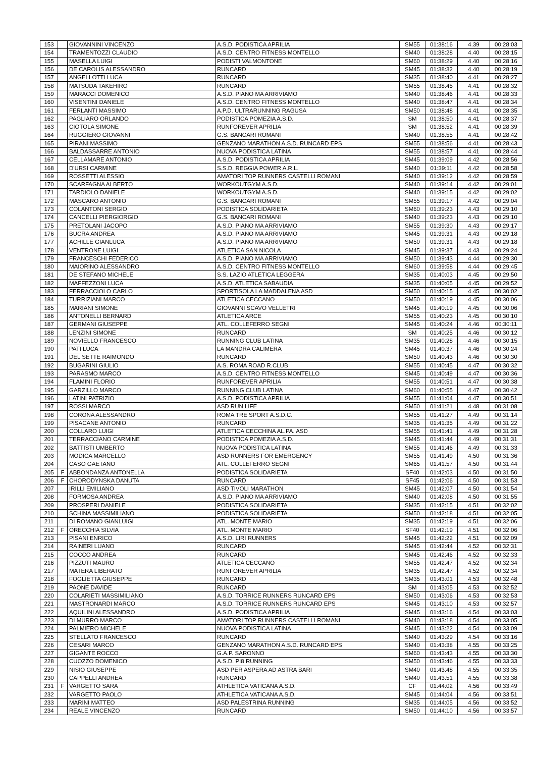| 153 | | GIOVANNINI VINCENZO | A.S.D. PODISTICA APRILIA | SM55 | 01:38:16 | 4.39 | 00:28:03 |
| 154 | | TRAMENTOZZI CLAUDIO | A.S.D. CENTRO FITNESS MONTELLO | SM40 | 01:38:28 | 4.40 | 00:28:15 |
| 155 | | MASELLA LUIGI | PODISTI VALMONTONE | SM60 | 01:38:29 | 4.40 | 00:28:16 |
| 156 | | DE CAROLIS ALESSANDRO | RUNCARD | SM45 | 01:38:32 | 4.40 | 00:28:19 |
| 157 | | ANGELLOTTI LUCA | RUNCARD | SM35 | 01:38:40 | 4.41 | 00:28:27 |
| 158 | | MATSUDA TAKEHIRO | RUNCARD | SM55 | 01:38:45 | 4.41 | 00:28:32 |
| 159 | | MARACCI DOMENICO | A.S.D. PIANO MA ARRIVIAMO | SM40 | 01:38:46 | 4.41 | 00:28:33 |
| 160 | | VISENTINI DANIELE | A.S.D. CENTRO FITNESS MONTELLO | SM40 | 01:38:47 | 4.41 | 00:28:34 |
| 161 | | FERLANTI MASSIMO | A.P.D. ULTRARUNNING RAGUSA | SM50 | 01:38:48 | 4.41 | 00:28:35 |
| 162 | | PAGLIARO ORLANDO | PODISTICA POMEZIA A.S.D. | SM | 01:38:50 | 4.41 | 00:28:37 |
| 163 | | CIOTOLA SIMONE | RUNFOREVER APRILIA | SM | 01:38:52 | 4.41 | 00:28:39 |
| 164 | | RUGGIERO GIOVANNI | G.S. BANCARI ROMANI | SM40 | 01:38:55 | 4.41 | 00:28:42 |
| 165 | | PIRANI MASSIMO | GENZANO MARATHON A.S.D. RUNCARD EPS | SM55 | 01:38:56 | 4.41 | 00:28:43 |
| 166 | | BALDASSARRE ANTONIO | NUOVA PODISTICA LATINA | SM55 | 01:38:57 | 4.41 | 00:28:44 |
| 167 | | CELLAMARE ANTONIO | A.S.D. PODISTICA APRILIA | SM45 | 01:39:09 | 4.42 | 00:28:56 |
| 168 | | D'URSI CARMINE | S.S.D. REGGIA POWER A.R.L. | SM40 | 01:39:11 | 4.42 | 00:28:58 |
| 169 | | ROSSETTI ALESSIO | AMATORI TOP RUNNERS CASTELLI ROMANI | SM40 | 01:39:12 | 4.42 | 00:28:59 |
| 170 | | SCARFAGNA ALBERTO | WORKOUTGYM A.S.D. | SM40 | 01:39:14 | 4.42 | 00:29:01 |
| 171 | | TARDIOLO DANIELE | WORKOUTGYM A.S.D. | SM40 | 01:39:15 | 4.42 | 00:29:02 |
| 172 | | MASCARO ANTONIO | G.S. BANCARI ROMANI | SM55 | 01:39:17 | 4.42 | 00:29:04 |
| 173 | | COLANTONI SERGIO | PODISTICA SOLIDARIETA | SM60 | 01:39:23 | 4.43 | 00:29:10 |
| 174 | | CANCELLI PIERGIORGIO | G.S. BANCARI ROMANI | SM40 | 01:39:23 | 4.43 | 00:29:10 |
| 175 | | PRETOLANI JACOPO | A.S.D. PIANO MA ARRIVIAMO | SM55 | 01:39:30 | 4.43 | 00:29:17 |
| 176 | | BUCRA ANDREA | A.S.D. PIANO MA ARRIVIAMO | SM45 | 01:39:31 | 4.43 | 00:29:18 |
| 177 | | ACHILLE GIANLUCA | A.S.D. PIANO MA ARRIVIAMO | SM50 | 01:39:31 | 4.43 | 00:29:18 |
| 178 | | VENTRONE LUIGI | ATLETICA SAN NICOLA | SM45 | 01:39:37 | 4.43 | 00:29:24 |
| 179 | | FRANCESCHI FEDERICO | A.S.D. PIANO MA ARRIVIAMO | SM50 | 01:39:43 | 4.44 | 00:29:30 |
| 180 | | MAIORINO ALESSANDRO | A.S.D. CENTRO FITNESS MONTELLO | SM60 | 01:39:58 | 4.44 | 00:29:45 |
| 181 | | DE STEFANO MICHELE | S.S. LAZIO ATLETICA LEGGERA | SM35 | 01:40:03 | 4.45 | 00:29:50 |
| 182 | | MAFFEZZONI LUCA | A.S.D. ATLETICA SABAUDIA | SM35 | 01:40:05 | 4.45 | 00:29:52 |
| 183 | | FERRACCIOLO CARLO | SPORTISOLA LA MADDALENA ASD | SM50 | 01:40:15 | 4.45 | 00:30:02 |
| 184 | | TURRIZIANI MARCO | ATLETICA CECCANO | SM50 | 01:40:19 | 4.45 | 00:30:06 |
| 185 | | MARIANI SIMONE | GIOVANNI SCAVO VELLETRI | SM45 | 01:40:19 | 4.45 | 00:30:06 |
| 186 | | ANTONELLI BERNARD | ATLETICA ARCE | SM55 | 01:40:23 | 4.45 | 00:30:10 |
| 187 | | GERMANI GIUSEPPE | ATL. COLLEFERRO SEGNI | SM45 | 01:40:24 | 4.46 | 00:30:11 |
| 188 | | LENZINI SIMONE | RUNCARD | SM | 01:40:25 | 4.46 | 00:30:12 |
| 189 | | NOVIELLO FRANCESCO | RUNNING CLUB LATINA | SM35 | 01:40:28 | 4.46 | 00:30:15 |
| 190 | | PATI LUCA | LA MANDRA CALIMERA | SM45 | 01:40:37 | 4.46 | 00:30:24 |
| 191 | | DEL SETTE RAIMONDO | RUNCARD | SM50 | 01:40:43 | 4.46 | 00:30:30 |
| 192 | | BUGARINI GIULIO | A.S. ROMA ROAD R.CLUB | SM55 | 01:40:45 | 4.47 | 00:30:32 |
| 193 | | PARASMO MARCO | A.S.D. CENTRO FITNESS MONTELLO | SM45 | 01:40:49 | 4.47 | 00:30:36 |
| 194 | | FLAMINI FLORIO | RUNFOREVER APRILIA | SM55 | 01:40:51 | 4.47 | 00:30:38 |
| 195 | | GARZILLO MARCO | RUNNING CLUB LATINA | SM60 | 01:40:55 | 4.47 | 00:30:42 |
| 196 | | LATINI PATRIZIO | A.S.D. PODISTICA APRILIA | SM55 | 01:41:04 | 4.47 | 00:30:51 |
| 197 | | ROSSI MARCO | ASD RUN LIFE | SM50 | 01:41:21 | 4.48 | 00:31:08 |
| 198 | | CORONA ALESSANDRO | ROMA TRE SPORT A.S.D.C. | SM55 | 01:41:27 | 4.49 | 00:31:14 |
| 199 | | PISACANE ANTONIO | RUNCARD | SM35 | 01:41:35 | 4.49 | 00:31:22 |
| 200 | | COLLARO LUIGI | ATLETICA CECCHINA AL.PA. ASD | SM55 | 01:41:41 | 4.49 | 00:31:28 |
| 201 | | TERRACCIANO CARMINE | PODISTICA POMEZIA A.S.D. | SM45 | 01:41:44 | 4.49 | 00:31:31 |
| 202 | | BATTISTI UMBERTO | NUOVA PODISTICA LATINA | SM55 | 01:41:46 | 4.49 | 00:31:33 |
| 203 | | MODICA MARCELLO | ASD RUNNERS FOR EMERGENCY | SM55 | 01:41:49 | 4.50 | 00:31:36 |
| 204 | | CASO GAETANO | ATL. COLLEFERRO SEGNI | SM65 | 01:41:57 | 4.50 | 00:31:44 |
| 205 | F | ABBONDANZA ANTONELLA | PODISTICA SOLIDARIETA | SF40 | 01:42:03 | 4.50 | 00:31:50 |
| 206 | F | CHORODYNSKA DANUTA | RUNCARD | SF45 | 01:42:06 | 4.50 | 00:31:53 |
| 207 | | IRILLI EMILIANO | ASD TIVOLI MARATHON | SM45 | 01:42:07 | 4.50 | 00:31:54 |
| 208 | | FORMOSA ANDREA | A.S.D. PIANO MA ARRIVIAMO | SM40 | 01:42:08 | 4.50 | 00:31:55 |
| 209 | | PROSPERI DANIELE | PODISTICA SOLIDARIETA | SM35 | 01:42:15 | 4.51 | 00:32:02 |
| 210 | | SCHINA MASSIMILIANO | PODISTICA SOLIDARIETA | SM50 | 01:42:18 | 4.51 | 00:32:05 |
| 211 | | DI ROMANO GIANLUIGI | ATL. MONTE MARIO | SM35 | 01:42:19 | 4.51 | 00:32:06 |
| 212 | F | ORECCHIA SILVIA | ATL. MONTE MARIO | SF40 | 01:42:19 | 4.51 | 00:32:06 |
| 213 | | PISANI ENRICO | A.S.D. LIRI RUNNERS | SM45 | 01:42:22 | 4.51 | 00:32:09 |
| 214 | | RAINERI LUANO | RUNCARD | SM45 | 01:42:44 | 4.52 | 00:32:31 |
| 215 | | COCCO ANDREA | RUNCARD | SM45 | 01:42:46 | 4.52 | 00:32:33 |
| 216 | | PIZZUTI MAURO | ATLETICA CECCANO | SM55 | 01:42:47 | 4.52 | 00:32:34 |
| 217 | | MATERA LIBERATO | RUNFOREVER APRILIA | SM35 | 01:42:47 | 4.52 | 00:32:34 |
| 218 | | FOGLIETTA GIUSEPPE | RUNCARD | SM35 | 01:43:01 | 4.53 | 00:32:48 |
| 219 | | PAONE DAVIDE | RUNCARD | SM | 01:43:05 | 4.53 | 00:32:52 |
| 220 | | COLARIETI MASSIMILIANO | A.S.D. TORRICE RUNNERS RUNCARD EPS | SM50 | 01:43:06 | 4.53 | 00:32:53 |
| 221 | | MASTRONARDI MARCO | A.S.D. TORRICE RUNNERS RUNCARD EPS | SM45 | 01:43:10 | 4.53 | 00:32:57 |
| 222 | | AQUILINI ALESSANDRO | A.S.D. PODISTICA APRILIA | SM45 | 01:43:16 | 4.54 | 00:33:03 |
| 223 | | DI MURRO MARCO | AMATORI TOP RUNNERS CASTELLI ROMANI | SM40 | 01:43:18 | 4.54 | 00:33:05 |
| 224 | | PALMIERO MICHELE | NUOVA PODISTICA LATINA | SM45 | 01:43:22 | 4.54 | 00:33:09 |
| 225 | | STELLATO FRANCESCO | RUNCARD | SM40 | 01:43:29 | 4.54 | 00:33:16 |
| 226 | | CESARI MARCO | GENZANO MARATHON A.S.D. RUNCARD EPS | SM40 | 01:43:38 | 4.55 | 00:33:25 |
| 227 | | GIGANTE ROCCO | G.A.P. SARONNO | SM60 | 01:43:43 | 4.55 | 00:33:30 |
| 228 | | CUOZZO DOMENICO | A.S.D. PI8 RUNNING | SM50 | 01:43:46 | 4.55 | 00:33:33 |
| 229 | | NISIO GIUSEPPE | ASD PER ASPERA AD ASTRA BARI | SM40 | 01:43:48 | 4.55 | 00:33:35 |
| 230 | | CAPPELLI ANDREA | RUNCARD | SM40 | 01:43:51 | 4.55 | 00:33:38 |
| 231 | F | VARGETTO SARA | ATHLETICA VATICANA A.S.D. | CF | 01:44:02 | 4.56 | 00:33:49 |
| 232 | | VARGETTO PAOLO | ATHLETICA VATICANA A.S.D. | SM45 | 01:44:04 | 4.56 | 00:33:51 |
| 233 | | MARINI MATTEO | ASD PALESTRINA RUNNING | SM35 | 01:44:05 | 4.56 | 00:33:52 |
| 234 | | REALE VINCENZO | RUNCARD | SM50 | 01:44:10 | 4.56 | 00:33:57 |